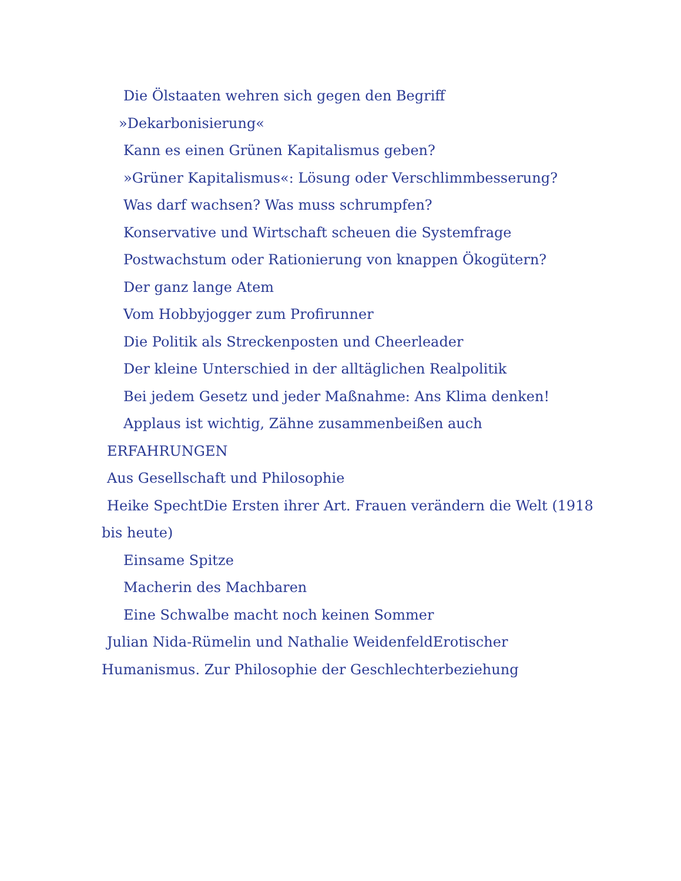Die Ölstaaten wehren sich gegen den Begriff »Dekarbonisierung«
Kann es einen Grünen Kapitalismus geben?
»Grüner Kapitalismus«: Lösung oder Verschlimmbesserung?
Was darf wachsen? Was muss schrumpfen?
Konservative und Wirtschaft scheuen die Systemfrage
Postwachstum oder Rationierung von knappen Ökogütern?
Der ganz lange Atem
Vom Hobbyjogger zum Profirunner
Die Politik als Streckenposten und Cheerleader
Der kleine Unterschied in der alltäglichen Realpolitik
Bei jedem Gesetz und jeder Maßnahme: Ans Klima denken!
Applaus ist wichtig, Zähne zusammenbeißen auch
ERFAHRUNGEN
Aus Gesellschaft und Philosophie
Heike SpechtDie Ersten ihrer Art. Frauen verändern die Welt (1918 bis heute)
Einsame Spitze
Macherin des Machbaren
Eine Schwalbe macht noch keinen Sommer
Julian Nida-Rümelin und Nathalie WeidenfeldErotischer Humanismus. Zur Philosophie der Geschlechterbeziehung